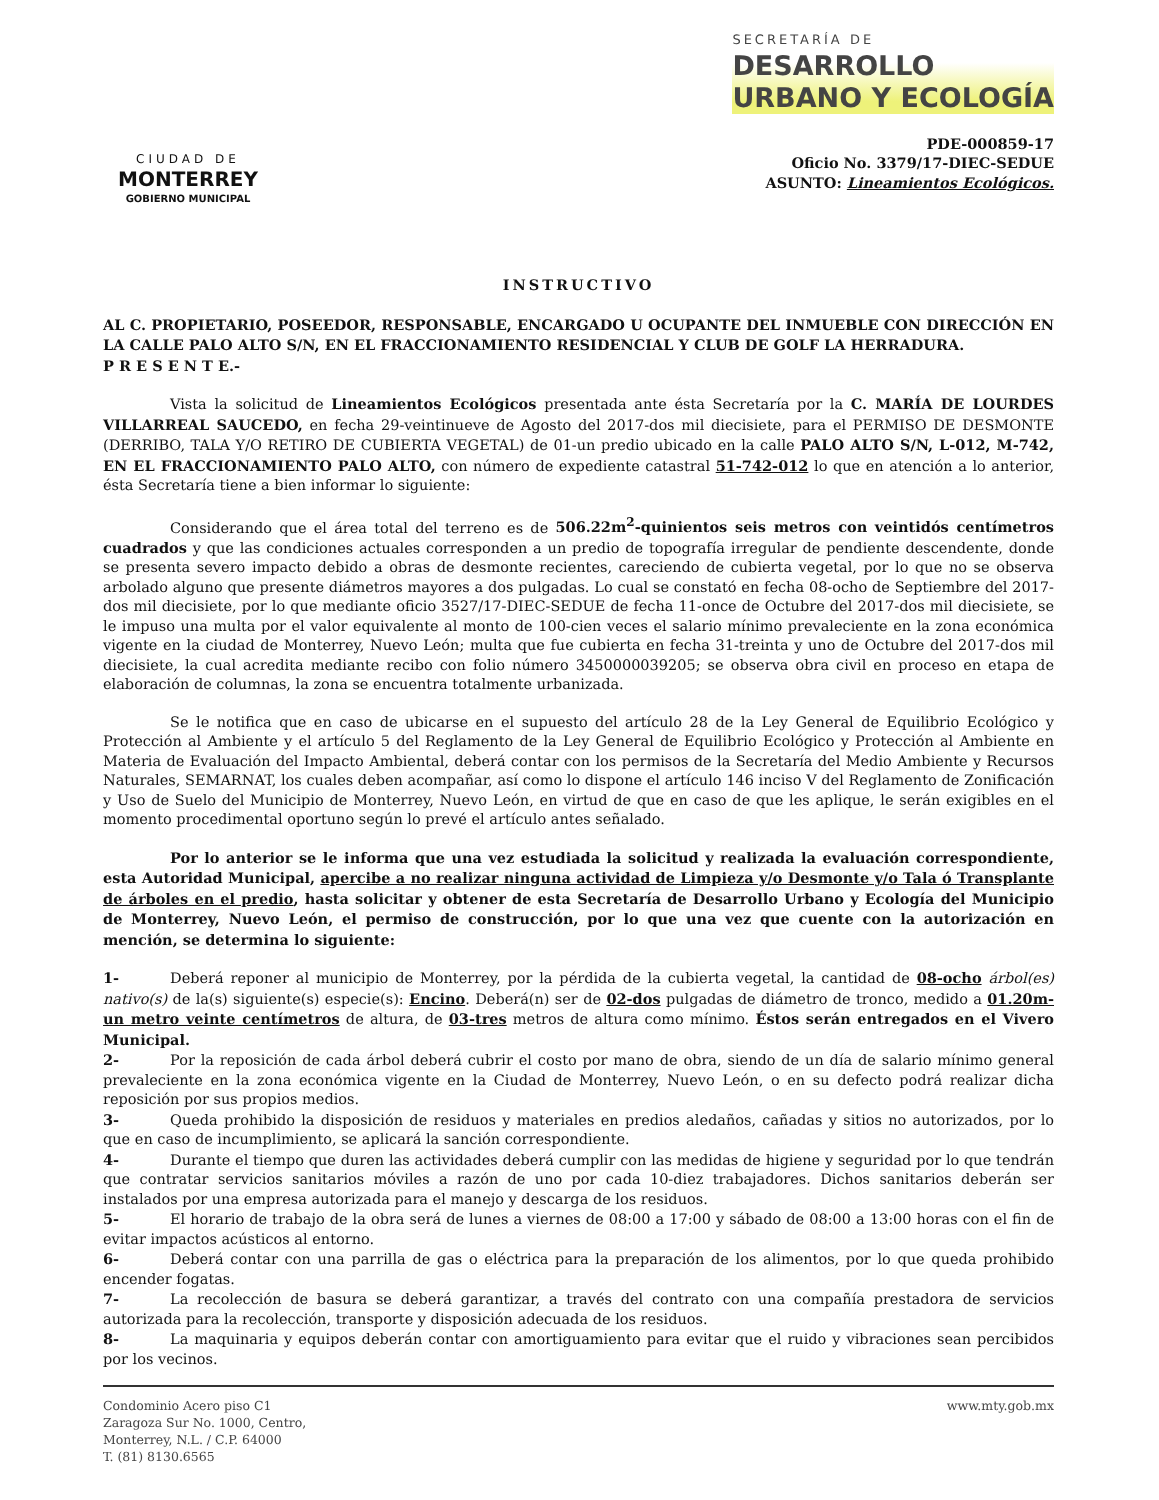CIUDAD DE
MONTERREY
GOBIERNO MUNICIPAL
SECRETARÍA DE
DESARROLLO
URBANO Y ECOLOGÍA
PDE-000859-17
Oficio No. 3379/17-DIEC-SEDUE
ASUNTO: Lineamientos Ecológicos.
INSTRUCTIVO
AL C. PROPIETARIO, POSEEDOR, RESPONSABLE, ENCARGADO U OCUPANTE DEL INMUEBLE CON DIRECCIÓN EN LA CALLE PALO ALTO S/N, EN EL FRACCIONAMIENTO RESIDENCIAL Y CLUB DE GOLF LA HERRADURA.
P R E S E N T E.-
Vista la solicitud de Lineamientos Ecológicos presentada ante ésta Secretaría por la C. MARÍA DE LOURDES VILLARREAL SAUCEDO, en fecha 29-veintinueve de Agosto del 2017-dos mil diecisiete, para el PERMISO DE DESMONTE (DERRIBO, TALA Y/O RETIRO DE CUBIERTA VEGETAL) de 01-un predio ubicado en la calle PALO ALTO S/N, L-012, M-742, EN EL FRACCIONAMIENTO PALO ALTO, con número de expediente catastral 51-742-012 lo que en atención a lo anterior, ésta Secretaría tiene a bien informar lo siguiente:
Considerando que el área total del terreno es de 506.22m<sup>2</sup>-quinientos seis metros con veintidós centímetros cuadrados y que las condiciones actuales corresponden a un predio de topografía irregular de pendiente descendente, donde se presenta severo impacto debido a obras de desmonte recientes, careciendo de cubierta vegetal, por lo que no se observa arbolado alguno que presente diámetros mayores a dos pulgadas. Lo cual se constató en fecha 08-ocho de Septiembre del 2017-dos mil diecisiete, por lo que mediante oficio 3527/17-DIEC-SEDUE de fecha 11-once de Octubre del 2017-dos mil diecisiete, se le impuso una multa por el valor equivalente al monto de 100-cien veces el salario mínimo prevaleciente en la zona económica vigente en la ciudad de Monterrey, Nuevo León; multa que fue cubierta en fecha 31-treinta y uno de Octubre del 2017-dos mil diecisiete, la cual acredita mediante recibo con folio número 3450000039205; se observa obra civil en proceso en etapa de elaboración de columnas, la zona se encuentra totalmente urbanizada.
Se le notifica que en caso de ubicarse en el supuesto del artículo 28 de la Ley General de Equilibrio Ecológico y Protección al Ambiente y el artículo 5 del Reglamento de la Ley General de Equilibrio Ecológico y Protección al Ambiente en Materia de Evaluación del Impacto Ambiental, deberá contar con los permisos de la Secretaría del Medio Ambiente y Recursos Naturales, SEMARNAT, los cuales deben acompañar, así como lo dispone el artículo 146 inciso V del Reglamento de Zonificación y Uso de Suelo del Municipio de Monterrey, Nuevo León, en virtud de que en caso de que les aplique, le serán exigibles en el momento procedimental oportuno según lo prevé el artículo antes señalado.
Por lo anterior se le informa que una vez estudiada la solicitud y realizada la evaluación correspondiente, esta Autoridad Municipal, apercibe a no realizar ninguna actividad de Limpieza y/o Desmonte y/o Tala ó Transplante de árboles en el predio, hasta solicitar y obtener de esta Secretaría de Desarrollo Urbano y Ecología del Municipio de Monterrey, Nuevo León, el permiso de construcción, por lo que una vez que cuente con la autorización en mención, se determina lo siguiente:
1- Deberá reponer al municipio de Monterrey, por la pérdida de la cubierta vegetal, la cantidad de 08-ocho árbol(es) nativo(s) de la(s) siguiente(s) especie(s): Encino. Deberá(n) ser de 02-dos pulgadas de diámetro de tronco, medido a 01.20m-un metro veinte centímetros de altura, de 03-tres metros de altura como mínimo. Éstos serán entregados en el Vivero Municipal.
2- Por la reposición de cada árbol deberá cubrir el costo por mano de obra, siendo de un día de salario mínimo general prevaleciente en la zona económica vigente en la Ciudad de Monterrey, Nuevo León, o en su defecto podrá realizar dicha reposición por sus propios medios.
3- Queda prohibido la disposición de residuos y materiales en predios aledaños, cañadas y sitios no autorizados, por lo que en caso de incumplimiento, se aplicará la sanción correspondiente.
4- Durante el tiempo que duren las actividades deberá cumplir con las medidas de higiene y seguridad por lo que tendrán que contratar servicios sanitarios móviles a razón de uno por cada 10-diez trabajadores. Dichos sanitarios deberán ser instalados por una empresa autorizada para el manejo y descarga de los residuos.
5- El horario de trabajo de la obra será de lunes a viernes de 08:00 a 17:00 y sábado de 08:00 a 13:00 horas con el fin de evitar impactos acústicos al entorno.
6- Deberá contar con una parrilla de gas o eléctrica para la preparación de los alimentos, por lo que queda prohibido encender fogatas.
7- La recolección de basura se deberá garantizar, a través del contrato con una compañía prestadora de servicios autorizada para la recolección, transporte y disposición adecuada de los residuos.
8- La maquinaria y equipos deberán contar con amortiguamiento para evitar que el ruido y vibraciones sean percibidos por los vecinos.
Condominio Acero piso C1
Zaragoza Sur No. 1000, Centro,
Monterrey, N.L. / C.P. 64000
T. (81) 8130.6565
www.mty.gob.mx